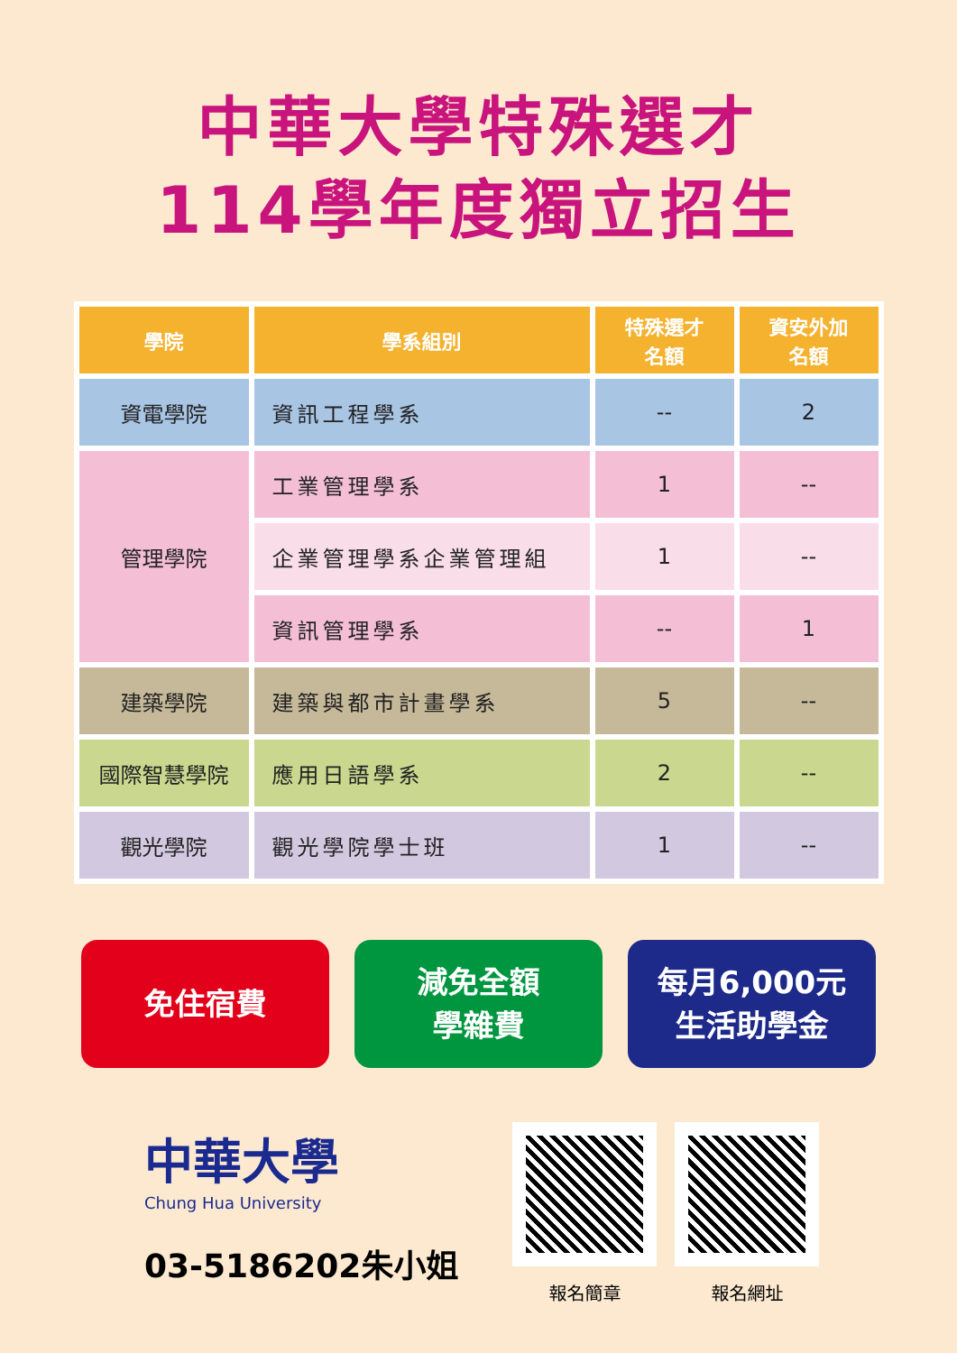中華大學特殊選才
114學年度獨立招生
| 學院 | 學系組別 | 特殊選才 名額 | 資安外加 名額 |
| --- | --- | --- | --- |
| 資電學院 | 資訊工程學系 | -- | 2 |
| 管理學院 | 工業管理學系 | 1 | -- |
| | 企業管理學系企業管理組 | 1 | -- |
| | 資訊管理學系 | -- | 1 |
| 建築學院 | 建築與都市計畫學系 | 5 | -- |
| 國際智慧學院 | 應用日語學系 | 2 | -- |
| 觀光學院 | 觀光學院學士班 | 1 | -- |
免住宿費 減免全額
學雜費
每月6,000元
生活助學金
中華大學
Chung Hua University
03-5186202朱小姐
報名簡章 報名網址